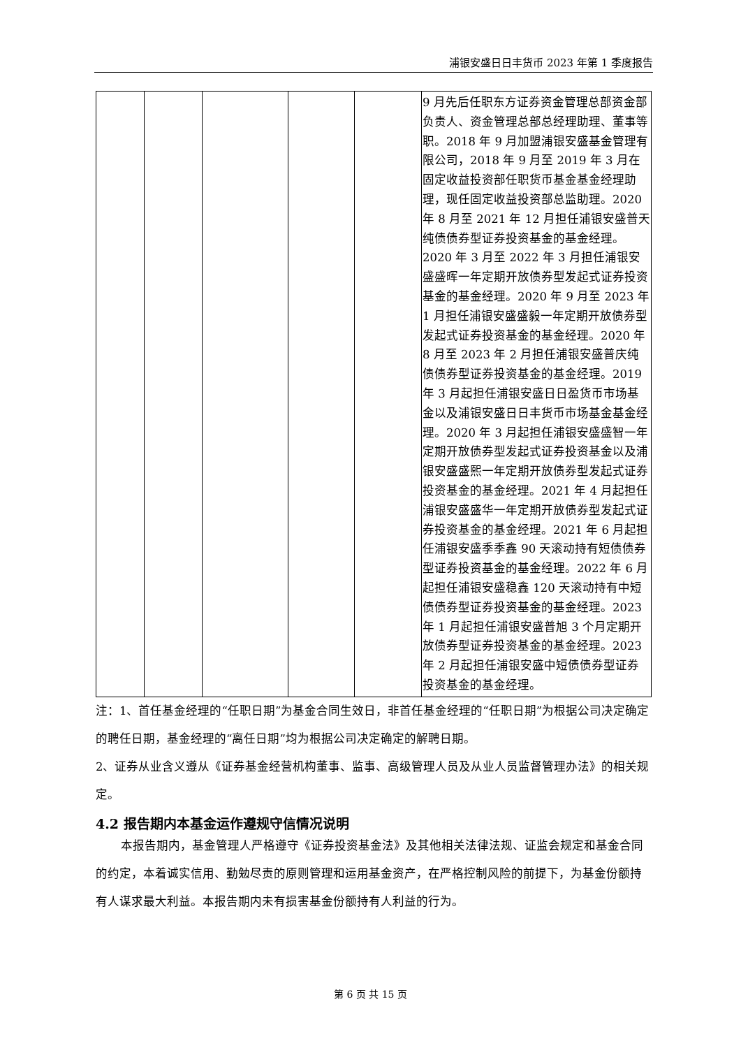浦银安盛日日丰货币 2023 年第 1 季度报告
| | | | | | 9 月先后任职东方证券资金管理总部资金部负责人、资金管理总部总经理助理、董事等职。2018 年 9 月加盟浦银安盛基金管理有限公司，2018 年 9 月至 2019 年 3 月在固定收益投资部任职货币基金基金经理助理，现任固定收益投资部总监助理。2020 年 8 月至 2021 年 12 月担任浦银安盛普天纯债债券型证券投资基金的基金经理。2020 年 3 月至 2022 年 3 月担任浦银安盛盛晖一年定期开放债券型发起式证券投资基金的基金经理。2020 年 9 月至 2023 年 1 月担任浦银安盛盛毅一年定期开放债券型发起式证券投资基金的基金经理。2020 年 8 月至 2023 年 2 月担任浦银安盛普庆纯债债券型证券投资基金的基金经理。2019 年 3 月起担任浦银安盛日日盈货币市场基金以及浦银安盛日日丰货币市场基金基金经理。2020 年 3 月起担任浦银安盛盛智一年定期开放债券型发起式证券投资基金以及浦银安盛盛熙一年定期开放债券型发起式证券投资基金的基金经理。2021 年 4 月起担任浦银安盛盛华一年定期开放债券型发起式证券投资基金的基金经理。2021 年 6 月起担任浦银安盛季季鑫 90 天滚动持有短债债券型证券投资基金的基金经理。2022 年 6 月起担任浦银安盛稳鑫 120 天滚动持有中短债债券型证券投资基金的基金经理。2023 年 1 月起担任浦银安盛普旭 3 个月定期开放债券型证券投资基金的基金经理。2023 年 2 月起担任浦银安盛中短债债券型证券投资基金的基金经理。 |
注：1、首任基金经理的“任职日期”为基金合同生效日，非首任基金经理的“任职日期”为根据公司决定确定的聘任日期，基金经理的“离任日期”均为根据公司决定确定的解聘日期。
2、证券从业含义遵从《证券基金经营机构董事、监事、高级管理人员及从业人员监督管理办法》的相关规定。
4.2 报告期内本基金运作遵规守信情况说明
本报告期内，基金管理人严格遵守《证券投资基金法》及其他相关法律法规、证监会规定和基金合同的约定，本着诚实信用、勤勉尽责的原则管理和运用基金资产，在严格控制风险的前提下，为基金份额持有人谋求最大利益。本报告期内未有损害基金份额持有人利益的行为。
第 6 页 共 15 页